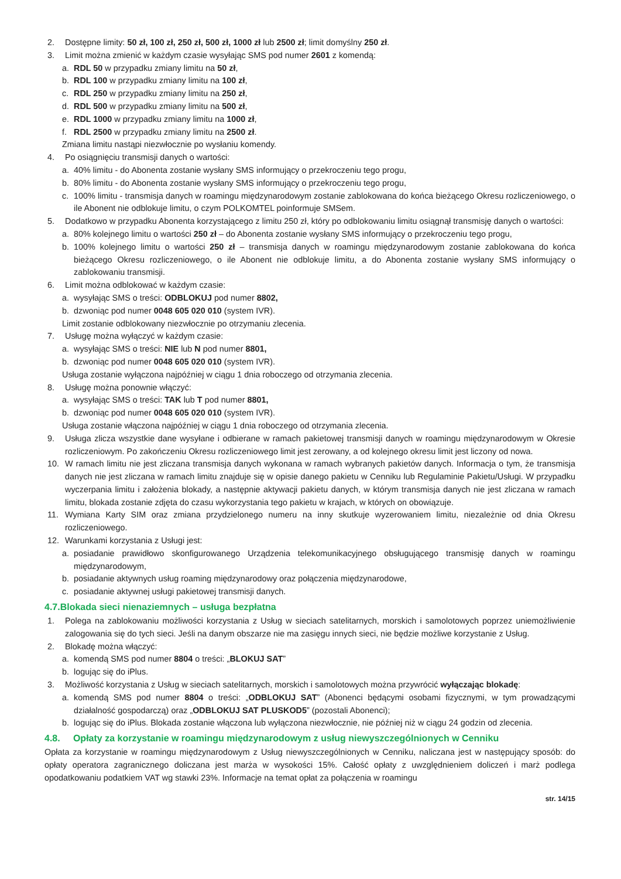2. Dostępne limity: 50 zł, 100 zł, 250 zł, 500 zł, 1000 zł lub 2500 zł; limit domyślny 250 zł.
3. Limit można zmienić w każdym czasie wysyłając SMS pod numer 2601 z komendą:
a. RDL 50 w przypadku zmiany limitu na 50 zł,
b. RDL 100 w przypadku zmiany limitu na 100 zł,
c. RDL 250 w przypadku zmiany limitu na 250 zł,
d. RDL 500 w przypadku zmiany limitu na 500 zł,
e. RDL 1000 w przypadku zmiany limitu na 1000 zł,
f. RDL 2500 w przypadku zmiany limitu na 2500 zł.
Zmiana limitu nastąpi niezwłocznie po wysłaniu komendy.
4. Po osiągnięciu transmisji danych o wartości:
a. 40% limitu - do Abonenta zostanie wysłany SMS informujący o przekroczeniu tego progu,
b. 80% limitu - do Abonenta zostanie wysłany SMS informujący o przekroczeniu tego progu,
c. 100% limitu - transmisja danych w roamingu międzynarodowym zostanie zablokowana do końca bieżącego Okresu rozliczeniowego, o ile Abonent nie odblokuje limitu, o czym POLKOMTEL poinformuje SMSem.
5. Dodatkowo w przypadku Abonenta korzystającego z limitu 250 zł, który po odblokowaniu limitu osiągnął transmisję danych o wartości:
a. 80% kolejnego limitu o wartości 250 zł – do Abonenta zostanie wysłany SMS informujący o przekroczeniu tego progu,
b. 100% kolejnego limitu o wartości 250 zł – transmisja danych w roamingu międzynarodowym zostanie zablokowana do końca bieżącego Okresu rozliczeniowego, o ile Abonent nie odblokuje limitu, a do Abonenta zostanie wysłany SMS informujący o zablokowaniu transmisji.
6. Limit można odblokować w każdym czasie:
a. wysyłając SMS o treści: ODBLOKUJ pod numer 8802,
b. dzwoniąc pod numer 0048 605 020 010 (system IVR).
Limit zostanie odblokowany niezwłocznie po otrzymaniu zlecenia.
7. Usługę można wyłączyć w każdym czasie:
a. wysyłając SMS o treści: NIE lub N pod numer 8801,
b. dzwoniąc pod numer 0048 605 020 010 (system IVR).
Usługa zostanie wyłączona najpóźniej w ciągu 1 dnia roboczego od otrzymania zlecenia.
8. Usługę można ponownie włączyć:
a. wysyłając SMS o treści: TAK lub T pod numer 8801,
b. dzwoniąc pod numer 0048 605 020 010 (system IVR).
Usługa zostanie włączona najpóźniej w ciągu 1 dnia roboczego od otrzymania zlecenia.
9. Usługa zlicza wszystkie dane wysyłane i odbierane w ramach pakietowej transmisji danych w roamingu międzynarodowym w Okresie rozliczeniowym. Po zakończeniu Okresu rozliczeniowego limit jest zerowany, a od kolejnego okresu limit jest liczony od nowa.
10. W ramach limitu nie jest zliczana transmisja danych wykonana w ramach wybranych pakietów danych. Informacja o tym, że transmisja danych nie jest zliczana w ramach limitu znajduje się w opisie danego pakietu w Cenniku lub Regulaminie Pakietu/Usługi. W przypadku wyczerpania limitu i założenia blokady, a następnie aktywacji pakietu danych, w którym transmisja danych nie jest zliczana w ramach limitu, blokada zostanie zdjęta do czasu wykorzystania tego pakietu w krajach, w których on obowiązuje.
11. Wymiana Karty SIM oraz zmiana przydzielonego numeru na inny skutkuje wyzerowaniem limitu, niezależnie od dnia Okresu rozliczeniowego.
12. Warunkami korzystania z Usługi jest:
a. posiadanie prawidłowo skonfigurowanego Urządzenia telekomunikacyjnego obsługującego transmisję danych w roamingu międzynarodowym,
b. posiadanie aktywnych usług roaming międzynarodowy oraz połączenia międzynarodowe,
c. posiadanie aktywnej usługi pakietowej transmisji danych.
4.7.Blokada sieci nienaziemnych – usługa bezpłatna
1. Polega na zablokowaniu możliwości korzystania z Usług w sieciach satelitarnych, morskich i samolotowych poprzez uniemożliwienie zalogowania się do tych sieci. Jeśli na danym obszarze nie ma zasięgu innych sieci, nie będzie możliwe korzystanie z Usług.
2. Blokadę można włączyć:
a. komendą SMS pod numer 8804 o treści: „BLOKUJ SAT”
b. logując się do iPlus.
3. Możliwość korzystania z Usług w sieciach satelitarnych, morskich i samolotowych można przywrócić wyłączając blokadę:
a. komendą SMS pod numer 8804 o treści: „ODBLOKUJ SAT” (Abonenci będącymi osobami fizycznymi, w tym prowadzącymi działalność gospodarczą) oraz „ODBLOKUJ SAT PLUSKOD5” (pozostali Abonenci);
b. logując się do iPlus. Blokada zostanie włączona lub wyłączona niezwłocznie, nie później niż w ciągu 24 godzin od zlecenia.
4.8. Opłaty za korzystanie w roamingu międzynarodowym z usług niewyszczególnionych w Cenniku
Opłata za korzystanie w roamingu międzynarodowym z Usług niewyszczególnionych w Cenniku, naliczana jest w następujący sposób: do opłaty operatora zagranicznego doliczana jest marża w wysokości 15%. Całość opłaty z uwzględnieniem doliczeń i marż podlega opodatkowaniu podatkiem VAT wg stawki 23%. Informacje na temat opłat za połączenia w roamingu
str. 14/15